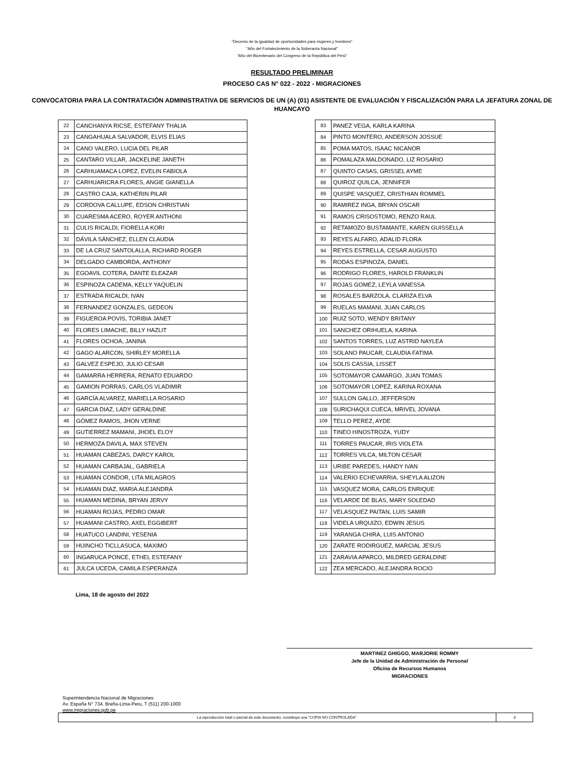"Decenio de la igualdad de oportunidades para mujeres y hombres"
"Año del Fortalecimiento de la Soberanía Nacional"
"Año del Bicentenario del Congreso de la República del Perú"
RESULTADO PRELIMINAR
PROCESO CAS N° 022 - 2022 - MIGRACIONES
CONVOCATORIA PARA LA CONTRATACIÓN ADMINISTRATIVA DE SERVICIOS DE UN (A) (01) ASISTENTE DE EVALUACIÓN Y FISCALIZACIÓN PARA LA JEFATURA ZONAL DE HUANCAYO
| 22 | CANCHANYA RICSE, ESTEFANY THALIA |
| 23 | CANGAHUALA SALVADOR, ELVIS ELIAS |
| 24 | CANO VALERO, LUCIA DEL PILAR |
| 25 | CANTARO VILLAR, JACKELINE JANETH |
| 26 | CARHUAMACA LOPEZ, EVELIN FABIOLA |
| 27 | CARHUARICRA FLORES, ANGIE GIANELLA |
| 28 | CASTRO CAJA, KATHERIN PILAR |
| 29 | CORDOVA CALLUPE, EDSON CHRISTIAN |
| 30 | CUARESMA ACERO, ROYER ANTHONI |
| 31 | CULIS RICALDI, FIORELLA KORI |
| 32 | DÁVILA SÁNCHEZ, ELLEN CLAUDIA |
| 33 | DE LA CRUZ SANTOLALLA, RICHARD ROGER |
| 34 | DELGADO CAMBORDA, ANTHONY |
| 35 | EGOAVIL COTERA, DANTE ELEAZAR |
| 36 | ESPINOZA CADEMA, KELLY YAQUELIN |
| 37 | ESTRADA RICALDI, IVAN |
| 38 | FERNANDEZ GONZALES, GEDEON |
| 39 | FIGUEROA POVIS, TORIBIA JANET |
| 40 | FLORES LIMACHE, BILLY HAZLIT |
| 41 | FLORES OCHOA, JANINA |
| 42 | GAGO ALARCON, SHIRLEY MORELLA |
| 43 | GALVEZ ESPEJO, JULIO CESAR |
| 44 | GAMARRA HERRERA, RENATO EDUARDO |
| 45 | GAMION PORRAS, CARLOS VLADIMIR |
| 46 | GARCÍA ALVAREZ, MARIELLA ROSARIO |
| 47 | GARCIA DIAZ, LADY GERALDINE |
| 48 | GÓMEZ RAMOS, JHON VERNE |
| 49 | GUTIERREZ MAMANI, JHOEL ELOY |
| 50 | HERMOZA DAVILA, MAX STEVEN |
| 51 | HUAMAN CABEZAS, DARCY KAROL |
| 52 | HUAMAN CARBAJAL, GABRIELA |
| 53 | HUAMAN CONDOR, LITA MILAGROS |
| 54 | HUAMAN DIAZ, MARIA ALEJANDRA |
| 55 | HUAMAN MEDINA, BRYAN JERVY |
| 56 | HUAMAN ROJAS, PEDRO OMAR |
| 57 | HUAMANI CASTRO, AXEL EGGIBERT |
| 58 | HUATUCO LANDINI, YESENIA |
| 59 | HUINCHO TICLLASUCA, MAXIMO |
| 60 | INGARUCA PONCE, ETHEL ESTEFANY |
| 61 | JULCA UCEDA, CAMILA ESPERANZA |
| 83 | PANEZ VEGA, KARLA KARINA |
| 84 | PINTO MONTERO, ANDERSON JOSSUE |
| 85 | POMA MATOS, ISAAC NICANOR |
| 86 | POMALAZA MALDONADO, LIZ ROSARIO |
| 87 | QUINTO CASAS, GRISSEL AYME |
| 88 | QUIROZ QUILCA, JENNIFER |
| 89 | QUISPE VASQUEZ, CRISTHIAN ROMMEL |
| 90 | RAMIREZ INGA, BRYAN OSCAR |
| 91 | RAMOS CRISOSTOMO, RENZO RAUL |
| 92 | RETAMOZO BUSTAMANTE, KAREN GUISSELLA |
| 93 | REYES ALFARO, ADALID FLORA |
| 94 | REYES ESTRELLA, CESAR AUGUSTO |
| 95 | RODAS ESPINOZA, DANIEL |
| 96 | RODRIGO FLORES, HAROLD FRANKLIN |
| 97 | ROJAS GOMEZ, LEYLA VANESSA |
| 98 | ROSALES BARZOLA, CLARIZA ELVA |
| 99 | RUELAS MAMANI, JUAN CARLOS |
| 100 | RUIZ SOTO, WENDY BRITANY |
| 101 | SANCHEZ ORIHUELA, KARINA |
| 102 | SANTOS TORRES, LUZ ASTRID NAYLEA |
| 103 | SOLANO PAUCAR, CLAUDIA FATIMA |
| 104 | SOLIS CASSIA, LISSET |
| 105 | SOTOMAYOR CAMARGO, JUAN TOMAS |
| 106 | SOTOMAYOR LOPEZ, KARINA ROXANA |
| 107 | SULLON GALLO, JEFFERSON |
| 108 | SURICHAQUI CUECA, MRIVEL JOVANA |
| 109 | TELLO PEREZ, AYDE |
| 110 | TINEO HINOSTROZA, YUDY |
| 111 | TORRES PAUCAR, IRIS VIOLETA |
| 112 | TORRES VILCA, MILTON CESAR |
| 113 | URIBE PAREDES, HANDY IVAN |
| 114 | VALERIO ECHEVARRIA, SHEYLA ALIZON |
| 115 | VASQUEZ MORA, CARLOS ENRIQUE |
| 116 | VELARDE DE BLAS, MARY SOLEDAD |
| 117 | VELASQUEZ PAITAN, LUIS SAMIR |
| 118 | VIDELA URQUIZO, EDWIN JESUS |
| 119 | YARANGA CHIRA, LUIS ANTONIO |
| 120 | ZARATE RODIRGUEZ, MARCIAL JESUS |
| 121 | ZARAVIA APARCO, MILDRED GERALDINE |
| 122 | ZEA MERCADO, ALEJANDRA ROCIO |
Lima, 18 de agosto del 2022
MARTINEZ GHIGGO, MARJORIE ROMMY
Jefe de la Unidad de Administración de Personal
Oficina de Recursos Humanos
MIGRACIONES
Superintendencia Nacional de Migraciones
Av. España N° 734. Breña-Lima-Peru, T (511) 200-1000
www.migraciones.gob.pe
La reproducción total o parcial de este documento, constituye una “COPIA NO CONTROLADA”. 3